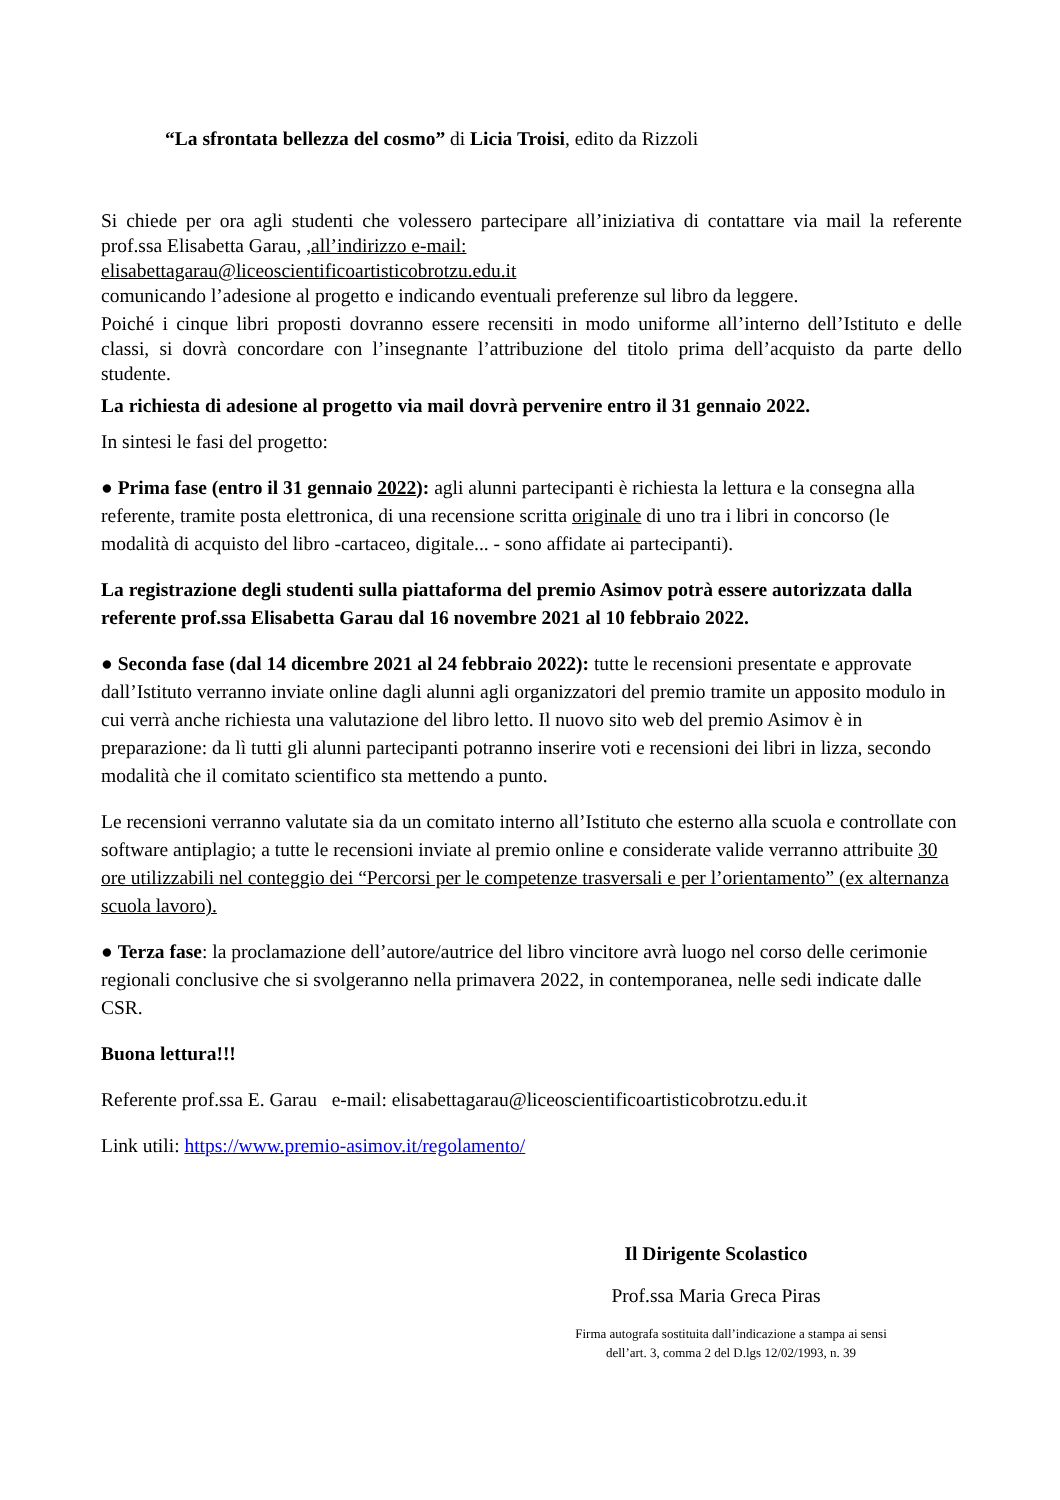“La sfrontata bellezza del cosmo” di Licia Troisi, edito da Rizzoli
Si chiede per ora agli studenti che volessero partecipare all’iniziativa di contattare via mail la referente prof.ssa Elisabetta Garau, ,all’indirizzo e-mail:
elisabettagarau@liceoscientificoartisticobrotzu.edu.it
comunicando l’adesione al progetto e indicando eventuali preferenze sul libro da leggere.
Poiché i cinque libri proposti dovranno essere recensiti in modo uniforme all’interno dell’Istituto e delle classi, si dovrà concordare con l’insegnante l’attribuzione del titolo prima dell’acquisto da parte dello studente.
La richiesta di adesione al progetto via mail dovrà pervenire entro il 31 gennaio 2022.
In sintesi le fasi del progetto:
● Prima fase (entro il 31 gennaio 2022): agli alunni partecipanti è richiesta la lettura e la consegna alla referente, tramite posta elettronica, di una recensione scritta originale di uno tra i libri in concorso (le modalità di acquisto del libro -cartaceo, digitale... - sono affidate ai partecipanti).
La registrazione degli studenti sulla piattaforma del premio Asimov potrà essere autorizzata dalla referente prof.ssa Elisabetta Garau dal 16 novembre 2021 al 10 febbraio 2022.
● Seconda fase (dal 14 dicembre 2021 al 24 febbraio 2022): tutte le recensioni presentate e approvate dall’Istituto verranno inviate online dagli alunni agli organizzatori del premio tramite un apposito modulo in cui verrà anche richiesta una valutazione del libro letto. Il nuovo sito web del premio Asimov è in preparazione: da lì tutti gli alunni partecipanti potranno inserire voti e recensioni dei libri in lizza, secondo modalità che il comitato scientifico sta mettendo a punto.
Le recensioni verranno valutate sia da un comitato interno all’Istituto che esterno alla scuola e controllate con software antiplagio; a tutte le recensioni inviate al premio online e considerate valide verranno attribuite 30 ore utilizzabili nel conteggio dei “Percorsi per le competenze trasversali e per l’orientamento” (ex alternanza scuola lavoro).
● Terza fase: la proclamazione dell’autore/autrice del libro vincitore avrà luogo nel corso delle cerimonie regionali conclusive che si svolgeranno nella primavera 2022, in contemporanea, nelle sedi indicate dalle CSR.
Buona lettura!!!
Referente prof.ssa E. Garau e-mail: elisabettagarau@liceoscientificoartisticobrotzu.edu.it
Link utili: https://www.premio-asimov.it/regolamento/
Il Dirigente Scolastico
Prof.ssa Maria Greca Piras
Firma autografa sostituita dall’indicazione a stampa ai sensi dell’art. 3, comma 2 del D.lgs 12/02/1993, n. 39